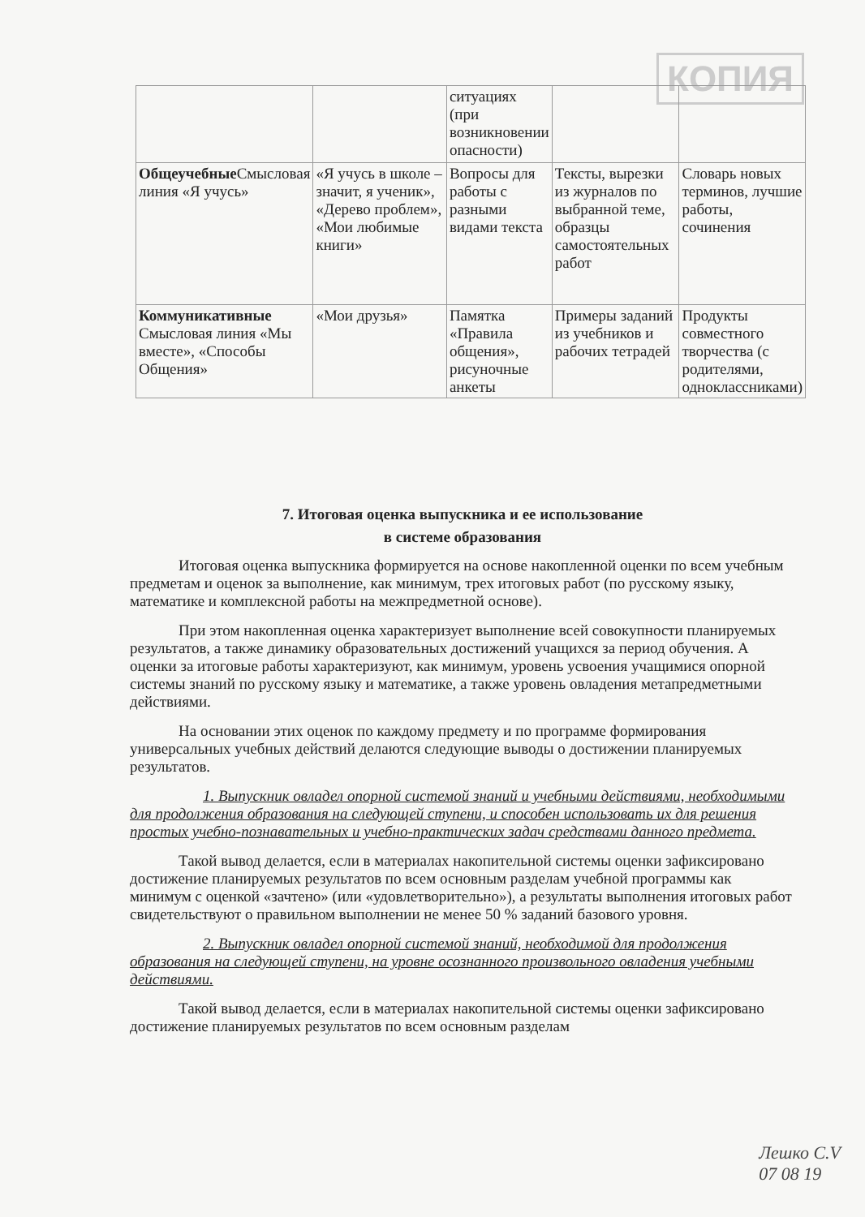КОПИЯ
| | | ситуациях (при возникновении опасности) | | |
| Общеучебные Смысловая линия «Я учусь» | «Я учусь в школе – значит, я ученик», «Дерево проблем», «Мои любимые книги» | Вопросы для работы с разными видами текста | Тексты, вырезки из журналов по выбранной теме, образцы самостоятельных работ | Словарь новых терминов, лучшие работы, сочинения |
| Коммуникативные Смысловая линия «Мы вместе», «Способы Общения» | «Мои друзья» | Памятка «Правила общения», рисуночные анкеты | Примеры заданий из учебников и рабочих тетрадей | Продукты совместного творчества (с родителями, одноклассниками) |
7. Итоговая оценка выпускника и ее использование
в системе образования
Итоговая оценка выпускника формируется на основе накопленной оценки по всем учебным предметам и оценок за выполнение, как минимум, трех итоговых работ (по русскому языку, математике и комплексной работы на межпредметной основе).
При этом накопленная оценка характеризует выполнение всей совокупности планируемых результатов, а также динамику образовательных достижений учащихся за период обучения. А оценки за итоговые работы характеризуют, как минимум, уровень усвоения учащимися опорной системы знаний по русскому языку и математике, а также уровень овладения метапредметными действиями.
На основании этих оценок по каждому предмету и по программе формирования универсальных учебных действий делаются следующие выводы о достижении планируемых результатов.
1. Выпускник овладел опорной системой знаний и учебными действиями, необходимыми для продолжения образования на следующей ступени, и способен использовать их для решения простых учебно-познавательных и учебно-практических задач средствами данного предмета.
Такой вывод делается, если в материалах накопительной системы оценки зафиксировано достижение планируемых результатов по всем основным разделам учебной программы как минимум с оценкой «зачтено» (или «удовлетворительно»), а результаты выполнения итоговых работ свидетельствуют о правильном выполнении не менее 50 % заданий базового уровня.
2. Выпускник овладел опорной системой знаний, необходимой для продолжения образования на следующей ступени, на уровне осознанного произвольного овладения учебными действиями.
Такой вывод делается, если в материалах накопительной системы оценки зафиксировано достижение планируемых результатов по всем основным разделам
Лешко С.V
07 08 19